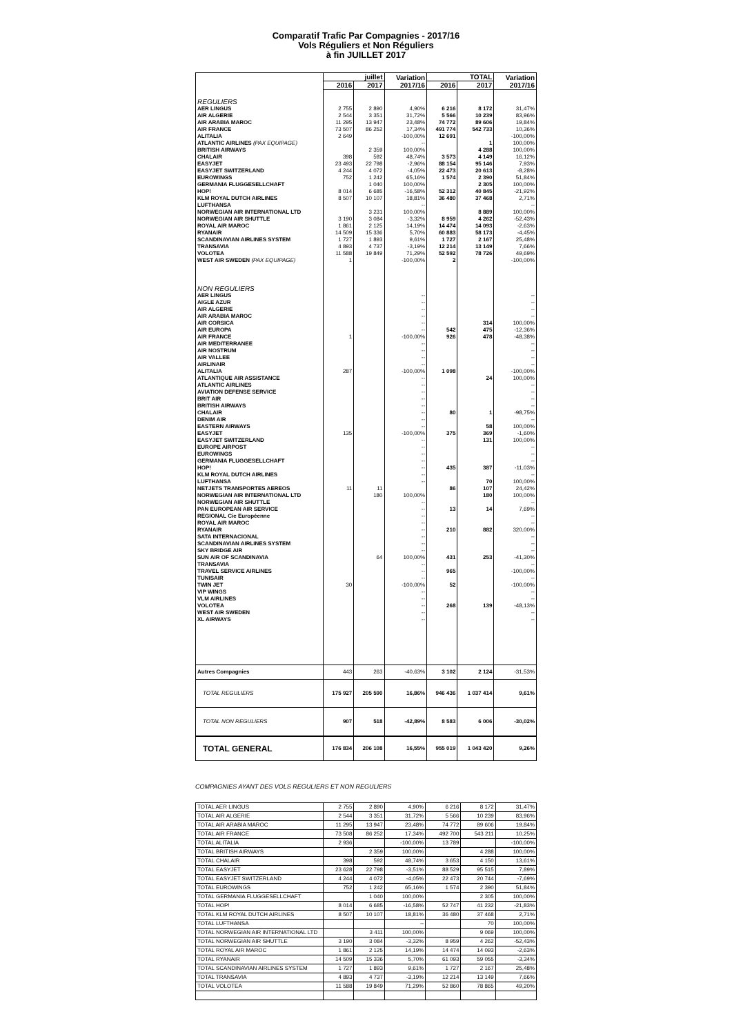Comparatif Trafic Par Compagnies - 2017/16
Vols Réguliers et Non Réguliers
à fin JUILLET 2017
| | juillet | | Variation 2017/16 | TOTAL | | Variation 2017/16 |
| --- | --- | --- | --- | --- | --- | --- |
| | 2016 | 2017 | | 2016 | 2017 | |
| REGULIERS | | | | | | |
| AER LINGUS | 2 755 | 2 890 | 4,90% | 6 216 | 8 172 | 31,47% |
| AIR ALGERIE | 2 544 | 3 351 | 31,72% | 5 566 | 10 239 | 83,96% |
| AIR ARABIA MAROC | 11 295 | 13 947 | 23,48% | 74 772 | 89 606 | 19,84% |
| AIR FRANCE | 73 507 | 86 252 | 17,34% | 491 774 | 542 733 | 10,36% |
| ALITALIA | 2 649 | | -100,00% | 12 691 | | -100,00% |
| ATLANTIC AIRLINES (PAX EQUIPAGE) | | | -- | | 1 | 100,00% |
| BRITISH AIRWAYS | | 2 359 | 100,00% | | 4 288 | 100,00% |
| CHALAIR | 398 | 592 | 48,74% | 3 573 | 4 149 | 16,12% |
| EASYJET | 23 493 | 22 798 | -2,96% | 88 154 | 95 146 | 7,93% |
| EASYJET SWITZERLAND | 4 244 | 4 072 | -4,05% | 22 473 | 20 613 | -8,28% |
| EUROWINGS | 752 | 1 242 | 65,16% | 1 574 | 2 390 | 51,84% |
| GERMANIA FLUGGESELLCHAFT | | 1 040 | 100,00% | | 2 305 | 100,00% |
| HOP! | 8 014 | 6 685 | -16,58% | 52 312 | 40 845 | -21,92% |
| KLM ROYAL DUTCH AIRLINES | 8 507 | 10 107 | 18,81% | 36 480 | 37 468 | 2,71% |
| LUFTHANSA | | | -- | | | -- |
| NORWEGIAN AIR INTERNATIONAL LTD | | 3 231 | 100,00% | | 8 889 | 100,00% |
| NORWEGIAN AIR SHUTTLE | 3 190 | 3 084 | -3,32% | 8 959 | 4 262 | -52,43% |
| ROYAL AIR MAROC | 1 861 | 2 125 | 14,19% | 14 474 | 14 093 | -2,63% |
| RYANAIR | 14 509 | 15 336 | 5,70% | 60 883 | 58 173 | -4,45% |
| SCANDINAVIAN AIRLINES SYSTEM | 1 727 | 1 893 | 9,61% | 1 727 | 2 167 | 25,48% |
| TRANSAVIA | 4 893 | 4 737 | -3,19% | 12 214 | 13 149 | 7,66% |
| VOLOTEA | 11 588 | 19 849 | 71,29% | 52 592 | 78 726 | 49,69% |
| WEST AIR SWEDEN (PAX EQUIPAGE) | 1 | | -100,00% | 2 | | -100,00% |
| NON REGULIERS | | | | | | |
| AER LINGUS | | | -- | | | -- |
| AIGLE AZUR | | | -- | | | -- |
| AIR ALGERIE | | | -- | | | -- |
| AIR ARABIA MAROC | | | -- | | | -- |
| AIR CORSICA | | | -- | | 314 | 100,00% |
| AIR EUROPA | | | -- | 542 | 475 | -12,36% |
| AIR FRANCE | 1 | | -100,00% | 926 | 478 | -48,38% |
| AIR MEDITERRANEE | | | -- | | | -- |
| AIR NOSTRUM | | | -- | | | -- |
| AIR VALLEE | | | -- | | | -- |
| AIRLINAIR | | | -- | | | -- |
| ALITALIA | 287 | | -100,00% | 1 098 | | -100,00% |
| ATLANTIQUE AIR ASSISTANCE | | | -- | | 24 | 100,00% |
| ATLANTIC AIRLINES | | | -- | | | -- |
| AVIATION DEFENSE SERVICE | | | -- | | | -- |
| BRIT AIR | | | -- | | | -- |
| BRITISH AIRWAYS | | | -- | | | -- |
| CHALAIR | | | -- | 80 | 1 | -98,75% |
| DENIM AIR | | | -- | | | -- |
| EASTERN AIRWAYS | | | -- | | 58 | 100,00% |
| EASYJET | 135 | | -100,00% | 375 | 369 | -1,60% |
| EASYJET SWITZERLAND | | | -- | | 131 | 100,00% |
| EUROPE AIRPOST | | | -- | | | -- |
| EUROWINGS | | | -- | | | -- |
| GERMANIA FLUGGESELLCHAFT | | | -- | | | -- |
| HOP! | | | -- | 435 | 387 | -11,03% |
| KLM ROYAL DUTCH AIRLINES | | | -- | | | -- |
| LUFTHANSA | | | -- | | 70 | 100,00% |
| NETJETS TRANSPORTES AEREOS | 11 | 11 | | 86 | 107 | 24,42% |
| NORWEGIAN AIR INTERNATIONAL LTD | | 180 | 100,00% | | 180 | 100,00% |
| NORWEGIAN AIR SHUTTLE | | | -- | | | -- |
| PAN EUROPEAN AIR SERVICE | | | -- | 13 | 14 | 7,69% |
| REGIONAL Cie Européenne | | | -- | | | -- |
| ROYAL AIR MAROC | | | -- | | | -- |
| RYANAIR | | | -- | 210 | 882 | 320,00% |
| SATA INTERNACIONAL | | | -- | | | -- |
| SCANDINAVIAN AIRLINES SYSTEM | | | -- | | | -- |
| SKY BRIDGE AIR | | | -- | | | -- |
| SUN AIR OF SCANDINAVIA | | 64 | 100,00% | 431 | 253 | -41,30% |
| TRANSAVIA | | | -- | | | -- |
| TRAVEL SERVICE AIRLINES | | | -- | 965 | | -100,00% |
| TUNISAIR | | | -- | | | -- |
| TWIN JET | 30 | | -100,00% | 52 | | -100,00% |
| VIP WINGS | | | -- | | | -- |
| VLM AIRLINES | | | -- | | | -- |
| VOLOTEA | | | -- | 268 | 139 | -48,13% |
| WEST AIR SWEDEN | | | -- | | | -- |
| XL AIRWAYS | | | -- | | | -- |
| Autres Compagnies | 443 | 263 | -40,63% | 3 102 | 2 124 | -31,53% |
| TOTAL REGULIERS | 175 927 | 205 590 | 16,86% | 946 436 | 1 037 414 | 9,61% |
| TOTAL NON REGULIERS | 907 | 518 | -42,89% | 8 583 | 6 006 | -30,02% |
| TOTAL GENERAL | 176 834 | 206 108 | 16,55% | 955 019 | 1 043 420 | 9,26% |
COMPAGNIES AYANT DES VOLS REGULIERS ET NON REGULIERS
| TOTAL AER LINGUS | 2 755 | 2 890 | 4,90% | 6 216 | 8 172 | 31,47% |
| TOTAL AIR ALGERIE | 2 544 | 3 351 | 31,72% | 5 566 | 10 239 | 83,96% |
| TOTAL AIR ARABIA MAROC | 11 295 | 13 947 | 23,48% | 74 772 | 89 606 | 19,84% |
| TOTAL AIR FRANCE | 73 508 | 86 252 | 17,34% | 492 700 | 543 211 | 10,25% |
| TOTAL ALITALIA | 2 936 | | -100,00% | 13 789 | | -100,00% |
| TOTAL BRITISH AIRWAYS | | 2 359 | 100,00% | | 4 288 | 100,00% |
| TOTAL CHALAIR | 398 | 592 | 48,74% | 3 653 | 4 150 | 13,61% |
| TOTAL EASYJET | 23 628 | 22 798 | -3,51% | 88 529 | 95 515 | 7,89% |
| TOTAL EASYJET SWITZERLAND | 4 244 | 4 072 | -4,05% | 22 473 | 20 744 | -7,69% |
| TOTAL EUROWINGS | 752 | 1 242 | 65,16% | 1 574 | 2 390 | 51,84% |
| TOTAL GERMANIA FLUGGESELLCHAFT | | 1 040 | 100,00% | | 2 305 | 100,00% |
| TOTAL HOP! | 8 014 | 6 685 | -16,58% | 52 747 | 41 232 | -21,83% |
| TOTAL KLM ROYAL DUTCH AIRLINES | 8 507 | 10 107 | 18,81% | 36 480 | 37 468 | 2,71% |
| TOTAL LUFTHANSA | | | -- | | 70 | 100,00% |
| TOTAL NORWEGIAN AIR INTERNATIONAL LTD | | 3 411 | 100,00% | | 9 069 | 100,00% |
| TOTAL NORWEGIAN AIR SHUTTLE | 3 190 | 3 084 | -3,32% | 8 959 | 4 262 | -52,43% |
| TOTAL ROYAL AIR MAROC | 1 861 | 2 125 | 14,19% | 14 474 | 14 093 | -2,63% |
| TOTAL RYANAIR | 14 509 | 15 336 | 5,70% | 61 093 | 59 055 | -3,34% |
| TOTAL SCANDINAVIAN AIRLINES SYSTEM | 1 727 | 1 893 | 9,61% | 1 727 | 2 167 | 25,48% |
| TOTAL TRANSAVIA | 4 893 | 4 737 | -3,19% | 12 214 | 13 149 | 7,66% |
| TOTAL VOLOTEA | 11 588 | 19 849 | 71,29% | 52 860 | 78 865 | 49,20% |